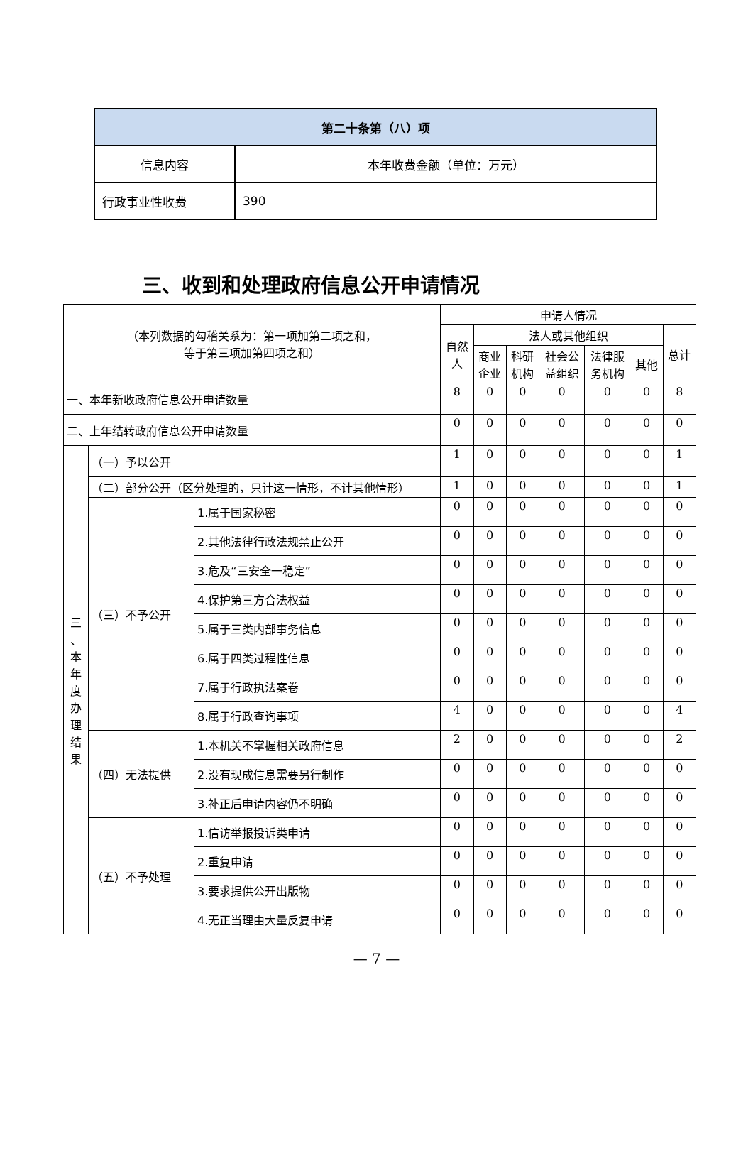| 第二十条第（八）项 | |
| 信息内容 | 本年收费金额（单位：万元） |
| 行政事业性收费 | 390 |
三、收到和处理政府信息公开申请情况
| （本列数据的勾稽关系为：第一项加第二项之和， 等于第三项加第四项之和） | | | 申请人情况 | | | | | | |
| --- | --- | --- | --- | --- | --- | --- | --- | --- | --- |
| | | | 自然 人 | 法人或其他组织 | | | | | 总计 |
| | | | | 商业 企业 | 科研 机构 | 社会公 益组织 | 法律服 务机构 | 其他 | |
| 一、本年新收政府信息公开申请数量 | | | 8 | 0 | 0 | 0 | 0 | 0 | 8 |
| 二、上年结转政府信息公开申请数量 | | | 0 | 0 | 0 | 0 | 0 | 0 | 0 |
| 三 、 本 年 度 办 理 结 果 | （一）予以公开 | | 1 | 0 | 0 | 0 | 0 | 0 | 1 |
| | （二）部分公开（区分处理的，只计这一情形，不计其他情形） | | 1 | 0 | 0 | 0 | 0 | 0 | 1 |
| | （三）不予公开 | 1.属于国家秘密 | 0 | 0 | 0 | 0 | 0 | 0 | 0 |
| | | 2.其他法律行政法规禁止公开 | 0 | 0 | 0 | 0 | 0 | 0 | 0 |
| | | 3.危及“三安全一稳定” | 0 | 0 | 0 | 0 | 0 | 0 | 0 |
| | | 4.保护第三方合法权益 | 0 | 0 | 0 | 0 | 0 | 0 | 0 |
| | | 5.属于三类内部事务信息 | 0 | 0 | 0 | 0 | 0 | 0 | 0 |
| | | 6.属于四类过程性信息 | 0 | 0 | 0 | 0 | 0 | 0 | 0 |
| | | 7.属于行政执法案卷 | 0 | 0 | 0 | 0 | 0 | 0 | 0 |
| | | 8.属于行政查询事项 | 4 | 0 | 0 | 0 | 0 | 0 | 4 |
| | （四）无法提供 | 1.本机关不掌握相关政府信息 | 2 | 0 | 0 | 0 | 0 | 0 | 2 |
| | | 2.没有现成信息需要另行制作 | 0 | 0 | 0 | 0 | 0 | 0 | 0 |
| | | 3.补正后申请内容仍不明确 | 0 | 0 | 0 | 0 | 0 | 0 | 0 |
| | （五）不予处理 | 1.信访举报投诉类申请 | 0 | 0 | 0 | 0 | 0 | 0 | 0 |
| | | 2.重复申请 | 0 | 0 | 0 | 0 | 0 | 0 | 0 |
| | | 3.要求提供公开出版物 | 0 | 0 | 0 | 0 | 0 | 0 | 0 |
| | | 4.无正当理由大量反复申请 | 0 | 0 | 0 | 0 | 0 | 0 | 0 |
— 7 —